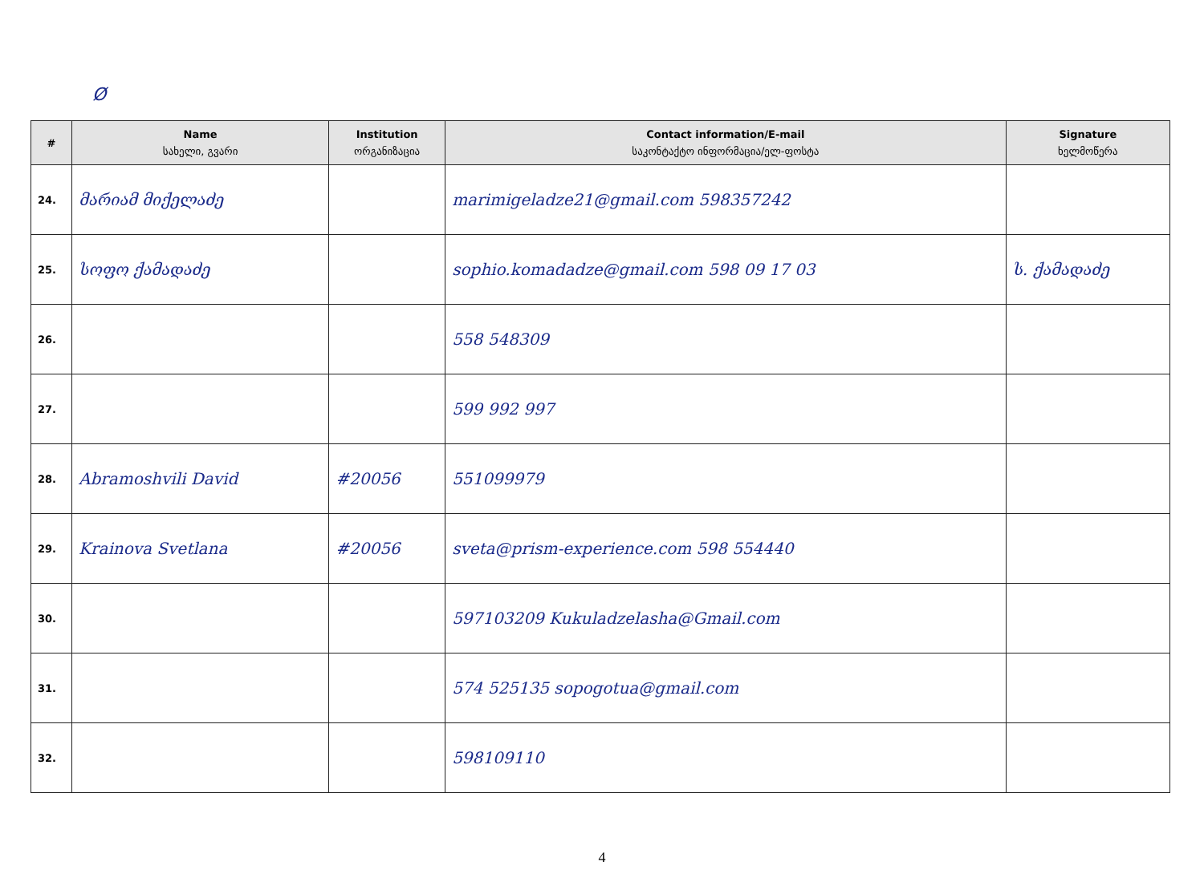Ø
| # | Name სახელი, გვარი | Institution ორგანიზაცია | Contact information/E-mail საკონტაქტო ინფორმაცია/ელ-ფოსტა | Signature ხელმოწერა |
| --- | --- | --- | --- | --- |
| 24. | მარიამ მიქელაძე | | marimigeladze21@gmail.com 598357242 | |
| 25. | სოფო ქამადაძე | | sophio.komadadze@gmail.com 598 09 17 03 | ს. ქამადაძე |
| 26. | | | 558 548309 | |
| 27. | | | 599 992 997 | |
| 28. | Abramoshvili David | #20056 | 551099979 | |
| 29. | Krainova Svetlana | #20056 | sveta@prism-experience.com 598 554440 | |
| 30. | | | 597103209 Kukuladzelasha@Gmail.com | |
| 31. | | | 574 525135 sopogotua@gmail.com | |
| 32. | | | 598109110 | |
4